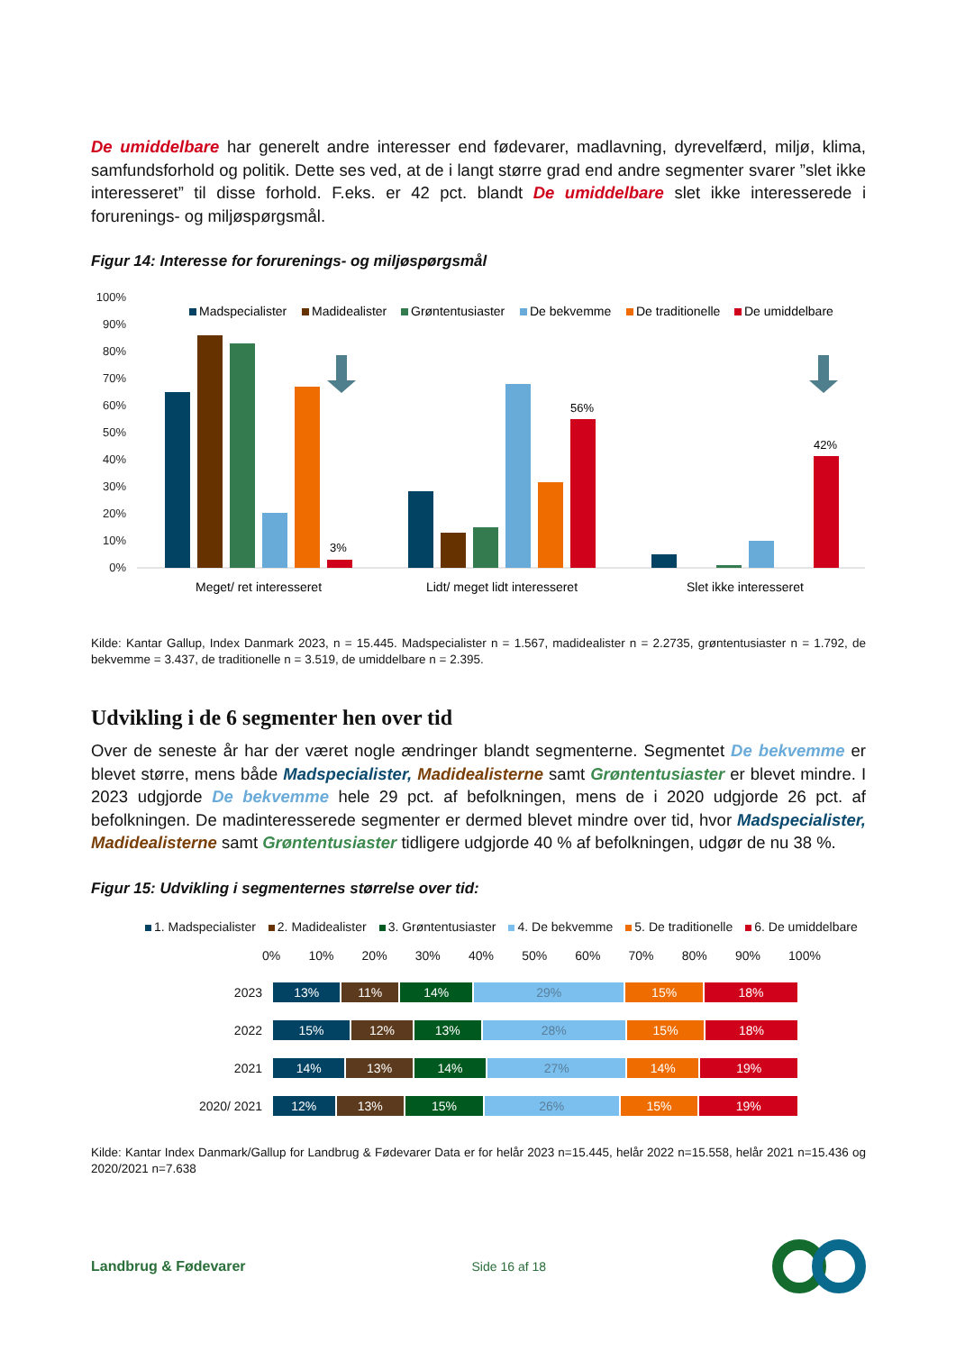De umiddelbare har generelt andre interesser end fødevarer, madlavning, dyrevelfærd, miljø, klima, samfundsforhold og politik. Dette ses ved, at de i langt større grad end andre segmenter svarer ”slet ikke interesseret” til disse forhold. F.eks. er 42 pct. blandt De umiddelbare slet ikke interesserede i forurenings- og miljøspørgsmål.
Figur 14: Interesse for forurenings- og miljøspørgsmål
100%
90%
80%
70%
60%
50%
40%
30%
20%
10%
0%
Madspecialister
Madidealister
Grøntentusiaster
De bekvemme
De traditionelle
De umiddelbare
3%
56%
42%
Meget/ ret interesseret
Lidt/ meget lidt interesseret
Slet ikke interesseret
Kilde: Kantar Gallup, Index Danmark 2023, n = 15.445. Madspecialister n = 1.567, madidealister n = 2.2735, grøntentusiaster n = 1.792, de bekvemme = 3.437, de traditionelle n = 3.519, de umiddelbare n = 2.395.
Udvikling i de 6 segmenter hen over tid
Over de seneste år har der været nogle ændringer blandt segmenterne. Segmentet De bekvemme er blevet større, mens både Madspecialister, Madidealisterne samt Grøntentusiaster er blevet mindre. I 2023 udgjorde De bekvemme hele 29 pct. af befolkningen, mens de i 2020 udgjorde 26 pct. af befolkningen. De madinteresserede segmenter er dermed blevet mindre over tid, hvor Madspecialister, Madidealisterne samt Grøntentusiaster tidligere udgjorde 40 % af befolkningen, udgør de nu 38 %.
Figur 15: Udvikling i segmenternes størrelse over tid:
1. Madspecialister 2. Madidealister 3. Grøntentusiaster 4. De bekvemme 5. De traditionelle 6. De umiddelbare
0% 10% 20% 30% 40% 50% 60% 70% 80% 90% 100%
2023
13% 11% 14% 29% 15% 18%
2022
15% 12% 13% 28% 15% 18%
2021
14% 13% 14% 27% 14% 19%
2020/ 2021
12% 13% 15% 26% 15% 19%
Kilde: Kantar Index Danmark/Gallup for Landbrug & Fødevarer Data er for helår 2023 n=15.445, helår 2022 n=15.558, helår 2021 n=15.436 og 2020/2021 n=7.638
Landbrug & Fødevarer Side 16 af 18